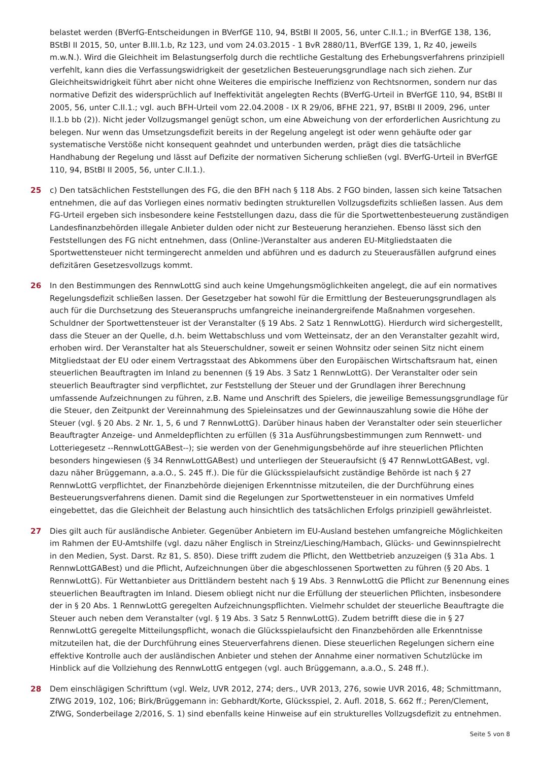belastet werden (BVerfG-Entscheidungen in BVerfGE 110, 94, BStBl II 2005, 56, unter C.II.1.; in BVerfGE 138, 136, BStBl II 2015, 50, unter B.III.1.b, Rz 123, und vom 24.03.2015 - 1 BvR 2880/11, BVerfGE 139, 1, Rz 40, jeweils m.w.N.). Wird die Gleichheit im Belastungserfolg durch die rechtliche Gestaltung des Erhebungsverfahrens prinzipiell verfehlt, kann dies die Verfassungswidrigkeit der gesetzlichen Besteuerungsgrundlage nach sich ziehen. Zur Gleichheitswidrigkeit führt aber nicht ohne Weiteres die empirische Ineffizienz von Rechtsnormen, sondern nur das normative Defizit des widersprüchlich auf Ineffektivität angelegten Rechts (BVerfG-Urteil in BVerfGE 110, 94, BStBl II 2005, 56, unter C.II.1.; vgl. auch BFH-Urteil vom 22.04.2008 - IX R 29/06, BFHE 221, 97, BStBl II 2009, 296, unter II.1.b bb (2)). Nicht jeder Vollzugsmangel genügt schon, um eine Abweichung von der erforderlichen Ausrichtung zu belegen. Nur wenn das Umsetzungsdefizit bereits in der Regelung angelegt ist oder wenn gehäufte oder gar systematische Verstöße nicht konsequent geahndet und unterbunden werden, prägt dies die tatsächliche Handhabung der Regelung und lässt auf Defizite der normativen Sicherung schließen (vgl. BVerfG-Urteil in BVerfGE 110, 94, BStBl II 2005, 56, unter C.II.1.).
25 c) Den tatsächlichen Feststellungen des FG, die den BFH nach § 118 Abs. 2 FGO binden, lassen sich keine Tatsachen entnehmen, die auf das Vorliegen eines normativ bedingten strukturellen Vollzugsdefizits schließen lassen. Aus dem FG-Urteil ergeben sich insbesondere keine Feststellungen dazu, dass die für die Sportwettenbesteuerung zuständigen Landesfinanzbehörden illegale Anbieter dulden oder nicht zur Besteuerung heranziehen. Ebenso lässt sich den Feststellungen des FG nicht entnehmen, dass (Online-)Veranstalter aus anderen EU-Mitgliedstaaten die Sportwettensteuer nicht termingerecht anmelden und abführen und es dadurch zu Steuerausfällen aufgrund eines defizitären Gesetzesvollzugs kommt.
26 In den Bestimmungen des RennwLottG sind auch keine Umgehungsmöglichkeiten angelegt, die auf ein normatives Regelungsdefizit schließen lassen. Der Gesetzgeber hat sowohl für die Ermittlung der Besteuerungsgrundlagen als auch für die Durchsetzung des Steueranspruchs umfangreiche ineinandergreifende Maßnahmen vorgesehen. Schuldner der Sportwettensteuer ist der Veranstalter (§ 19 Abs. 2 Satz 1 RennwLottG). Hierdurch wird sichergestellt, dass die Steuer an der Quelle, d.h. beim Wettabschluss und vom Wetteinsatz, der an den Veranstalter gezahlt wird, erhoben wird. Der Veranstalter hat als Steuerschuldner, soweit er seinen Wohnsitz oder seinen Sitz nicht einem Mitgliedstaat der EU oder einem Vertragsstaat des Abkommens über den Europäischen Wirtschaftsraum hat, einen steuerlichen Beauftragten im Inland zu benennen (§ 19 Abs. 3 Satz 1 RennwLottG). Der Veranstalter oder sein steuerlich Beauftragter sind verpflichtet, zur Feststellung der Steuer und der Grundlagen ihrer Berechnung umfassende Aufzeichnungen zu führen, z.B. Name und Anschrift des Spielers, die jeweilige Bemessungsgrundlage für die Steuer, den Zeitpunkt der Vereinnahmung des Spieleinsatzes und der Gewinnauszahlung sowie die Höhe der Steuer (vgl. § 20 Abs. 2 Nr. 1, 5, 6 und 7 RennwLottG). Darüber hinaus haben der Veranstalter oder sein steuerlicher Beauftragter Anzeige- und Anmeldepflichten zu erfüllen (§ 31a Ausführungsbestimmungen zum Rennwett- und Lotteriegesetz --RennwLottGABest--); sie werden von der Genehmigungsbehörde auf ihre steuerlichen Pflichten besonders hingewiesen (§ 34 RennwLottGABest) und unterliegen der Steueraufsicht (§ 47 RennwLottGABest, vgl. dazu näher Brüggemann, a.a.O., S. 245 ff.). Die für die Glücksspielaufsicht zuständige Behörde ist nach § 27 RennwLottG verpflichtet, der Finanzbehörde diejenigen Erkenntnisse mitzuteilen, die der Durchführung eines Besteuerungsverfahrens dienen. Damit sind die Regelungen zur Sportwettensteuer in ein normatives Umfeld eingebettet, das die Gleichheit der Belastung auch hinsichtlich des tatsächlichen Erfolgs prinzipiell gewährleistet.
27 Dies gilt auch für ausländische Anbieter. Gegenüber Anbietern im EU-Ausland bestehen umfangreiche Möglichkeiten im Rahmen der EU-Amtshilfe (vgl. dazu näher Englisch in Streinz/Liesching/Hambach, Glücks- und Gewinnspielrecht in den Medien, Syst. Darst. Rz 81, S. 850). Diese trifft zudem die Pflicht, den Wettbetrieb anzuzeigen (§ 31a Abs. 1 RennwLottGABest) und die Pflicht, Aufzeichnungen über die abgeschlossenen Sportwetten zu führen (§ 20 Abs. 1 RennwLottG). Für Wettanbieter aus Drittländern besteht nach § 19 Abs. 3 RennwLottG die Pflicht zur Benennung eines steuerlichen Beauftragten im Inland. Diesem obliegt nicht nur die Erfüllung der steuerlichen Pflichten, insbesondere der in § 20 Abs. 1 RennwLottG geregelten Aufzeichnungspflichten. Vielmehr schuldet der steuerliche Beauftragte die Steuer auch neben dem Veranstalter (vgl. § 19 Abs. 3 Satz 5 RennwLottG). Zudem betrifft diese die in § 27 RennwLottG geregelte Mitteilungspflicht, wonach die Glücksspielaufsicht den Finanzbehörden alle Erkenntnisse mitzuteilen hat, die der Durchführung eines Steuerverfahrens dienen. Diese steuerlichen Regelungen sichern eine effektive Kontrolle auch der ausländischen Anbieter und stehen der Annahme einer normativen Schutzlücke im Hinblick auf die Vollziehung des RennwLottG entgegen (vgl. auch Brüggemann, a.a.O., S. 248 ff.).
28 Dem einschlägigen Schrifttum (vgl. Welz, UVR 2012, 274; ders., UVR 2013, 276, sowie UVR 2016, 48; Schmittmann, ZfWG 2019, 102, 106; Birk/Brüggemann in: Gebhardt/Korte, Glücksspiel, 2. Aufl. 2018, S. 662 ff.; Peren/Clement, ZfWG, Sonderbeilage 2/2016, S. 1) sind ebenfalls keine Hinweise auf ein strukturelles Vollzugsdefizit zu entnehmen.
Seite 5 von 8